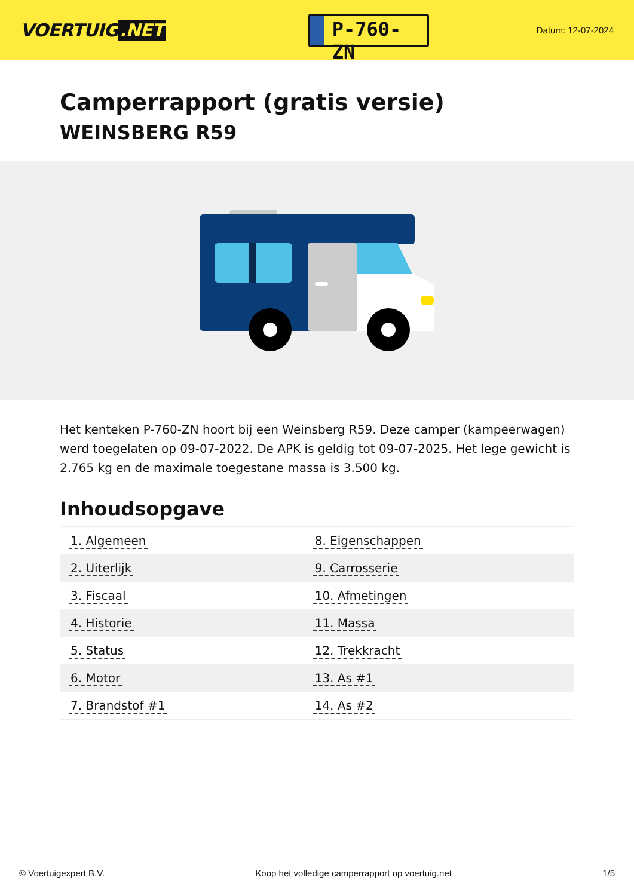VOERTUIG.NET
P-760-ZN
Datum: 12-07-2024
Camperrapport (gratis versie)
WEINSBERG R59
Het kenteken P-760-ZN hoort bij een Weinsberg R59. Deze camper (kampeerwagen) werd toegelaten op 09-07-2022. De APK is geldig tot 09-07-2025. Het lege gewicht is 2.765 kg en de maximale toegestane massa is 3.500 kg.
Inhoudsopgave
| 1. Algemeen | 8. Eigenschappen |
| 2. Uiterlijk | 9. Carrosserie |
| 3. Fiscaal | 10. Afmetingen |
| 4. Historie | 11. Massa |
| 5. Status | 12. Trekkracht |
| 6. Motor | 13. As #1 |
| 7. Brandstof #1 | 14. As #2 |
© Voertuigexpert B.V. Koop het volledige camperrapport op voertuig.net 1/5